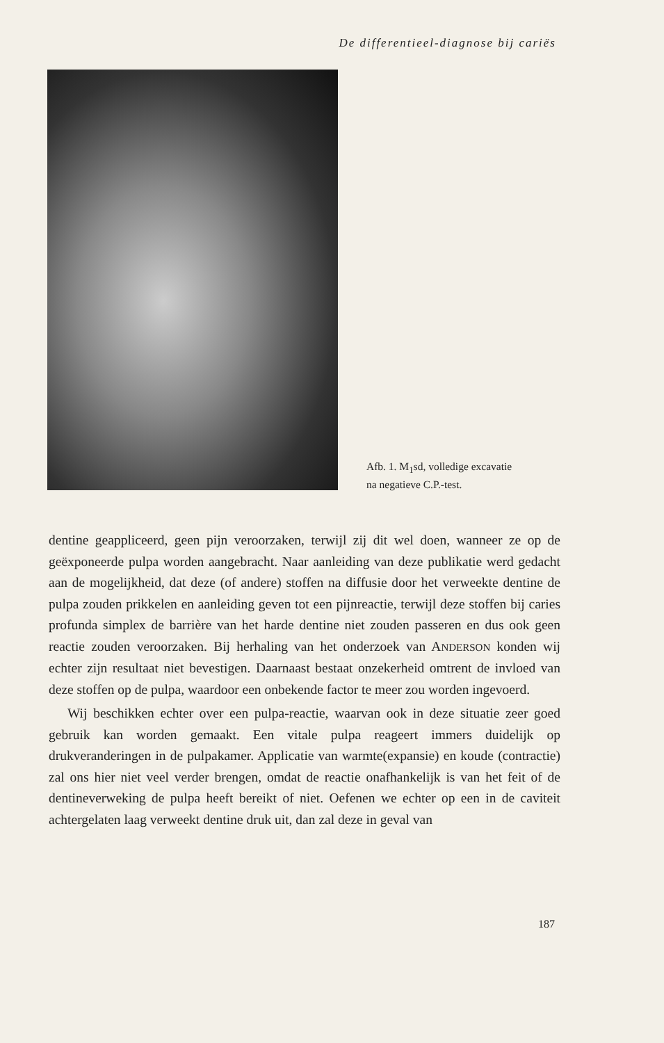De differentieel-diagnose bij cariës
Afb. 1. M<sub>1</sub>sd, volledige excavatie
na negatieve C.P.-test.
dentine geappliceerd, geen pijn veroorzaken, terwijl zij dit wel doen, wanneer ze op de geëxponeerde pulpa worden aangebracht. Naar aanleiding van deze publikatie werd gedacht aan de mogelijkheid, dat deze (of andere) stoffen na diffusie door het verweekte dentine de pulpa zouden prikkelen en aanleiding geven tot een pijnreactie, terwijl deze stoffen bij caries profunda simplex de barrière van het harde dentine niet zouden passeren en dus ook geen reactie zouden veroorzaken. Bij herhaling van het onderzoek van ANDERSON konden wij echter zijn resultaat niet bevestigen. Daarnaast bestaat onzekerheid omtrent de invloed van deze stoffen op de pulpa, waardoor een onbekende factor te meer zou worden ingevoerd.
Wij beschikken echter over een pulpa-reactie, waarvan ook in deze situatie zeer goed gebruik kan worden gemaakt. Een vitale pulpa reageert immers duidelijk op drukveranderingen in de pulpakamer. Applicatie van warmte(expansie) en koude (contractie) zal ons hier niet veel verder brengen, omdat de reactie onafhankelijk is van het feit of de dentineverweking de pulpa heeft bereikt of niet. Oefenen we echter op een in de caviteit achtergelaten laag verweekt dentine druk uit, dan zal deze in geval van
187